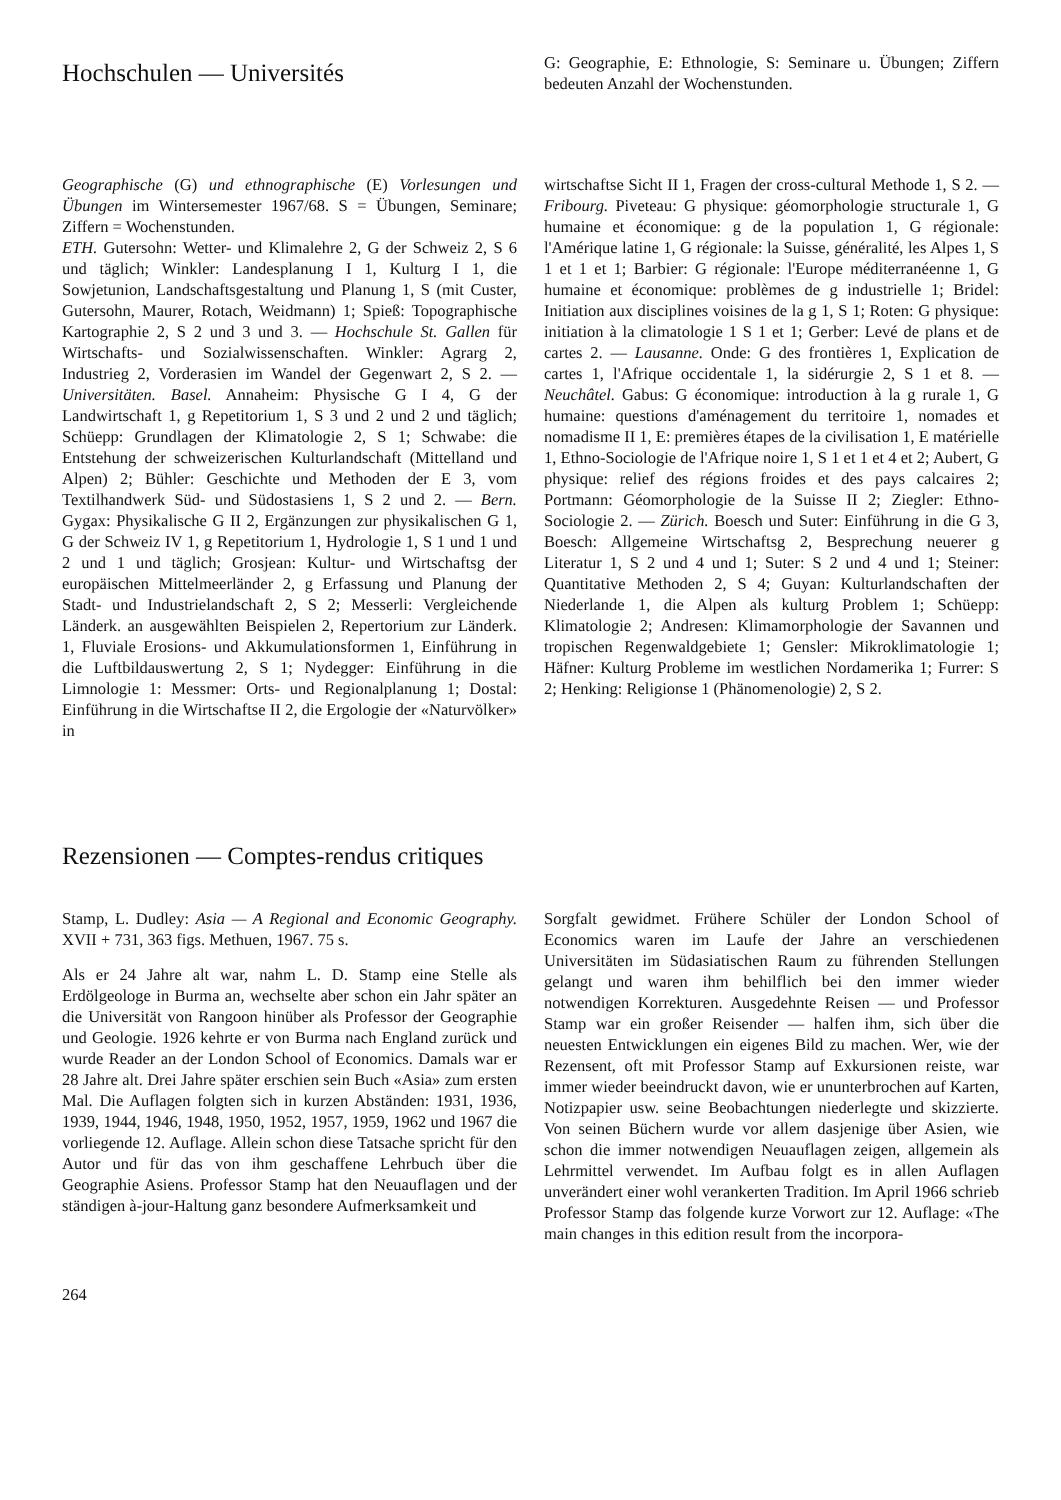Hochschulen — Universités
G: Geographie, E: Ethnologie, S: Seminare u. Übungen; Ziffern bedeuten Anzahl der Wochenstunden.
Geographische (G) und ethnographische (E) Vorlesungen und Übungen im Wintersemester 1967/68. S = Übungen, Seminare; Ziffern = Wochenstunden.
ETH. Gutersohn: Wetter- und Klimalehre 2, G der Schweiz 2, S 6 und täglich; Winkler: Landesplanung I 1, Kulturg I 1, die Sowjetunion, Landschaftsgestaltung und Planung 1, S (mit Custer, Gutersohn, Maurer, Rotach, Weidmann) 1; Spieß: Topographische Kartographie 2, S 2 und 3 und 3. — Hochschule St. Gallen für Wirtschafts- und Sozialwissenschaften. Winkler: Agrarg 2, Industrieg 2, Vorderasien im Wandel der Gegenwart 2, S 2. — Universitäten. Basel. Annaheim: Physische G I 4, G der Landwirtschaft 1, g Repetitorium 1, S 3 und 2 und 2 und täglich; Schüepp: Grundlagen der Klimatologie 2, S 1; Schwabe: die Entstehung der schweizerischen Kulturlandschaft (Mittelland und Alpen) 2; Bühler: Geschichte und Methoden der E 3, vom Textilhandwerk Süd- und Südostasiens 1, S 2 und 2. — Bern. Gygax: Physikalische G II 2, Ergänzungen zur physikalischen G 1, G der Schweiz IV 1, g Repetitorium 1, Hydrologie 1, S 1 und 1 und 2 und 1 und täglich; Grosjean: Kultur- und Wirtschaftsg der europäischen Mittelmeerländer 2, g Erfassung und Planung der Stadt- und Industrielandschaft 2, S 2; Messerli: Vergleichende Länderk. an ausgewählten Beispielen 2, Repertorium zur Länderk. 1, Fluviale Erosions- und Akkumulationsformen 1, Einführung in die Luftbildauswertung 2, S 1; Nydegger: Einführung in die Limnologie 1: Messmer: Orts- und Regionalplanung 1; Dostal: Einführung in die Wirtschaftse II 2, die Ergologie der «Naturvölker» in
wirtschaftse Sicht II 1, Fragen der cross-cultural Methode 1, S 2. — Fribourg. Piveteau: G physique: géomorphologie structurale 1, G humaine et économique: g de la population 1, G régionale: l'Amérique latine 1, G régionale: la Suisse, généralité, les Alpes 1, S 1 et 1 et 1; Barbier: G régionale: l'Europe méditerranéenne 1, G humaine et économique: problèmes de g industrielle 1; Bridel: Initiation aux disciplines voisines de la g 1, S 1; Roten: G physique: initiation à la climatologie 1 S 1 et 1; Gerber: Levé de plans et de cartes 2. — Lausanne. Onde: G des frontières 1, Explication de cartes 1, l'Afrique occidentale 1, la sidérurgie 2, S 1 et 8. — Neuchâtel. Gabus: G économique: introduction à la g rurale 1, G humaine: questions d'aménagement du territoire 1, nomades et nomadisme II 1, E: premières étapes de la civilisation 1, E matérielle 1, Ethno-Sociologie de l'Afrique noire 1, S 1 et 1 et 4 et 2; Aubert, G physique: relief des régions froides et des pays calcaires 2; Portmann: Géomorphologie de la Suisse II 2; Ziegler: Ethno-Sociologie 2. — Zürich. Boesch und Suter: Einführung in die G 3, Boesch: Allgemeine Wirtschaftsg 2, Besprechung neuerer g Literatur 1, S 2 und 4 und 1; Suter: S 2 und 4 und 1; Steiner: Quantitative Methoden 2, S 4; Guyan: Kulturlandschaften der Niederlande 1, die Alpen als kulturg Problem 1; Schüepp: Klimatologie 2; Andresen: Klimamorphologie der Savannen und tropischen Regenwaldgebiete 1; Gensler: Mikroklimatologie 1; Häfner: Kulturg Probleme im westlichen Nordamerika 1; Furrer: S 2; Henking: Religionse 1 (Phänomenologie) 2, S 2.
Rezensionen — Comptes-rendus critiques
Stamp, L. Dudley: Asia — A Regional and Economic Geography. XVII + 731, 363 figs. Methuen, 1967. 75 s.
Als er 24 Jahre alt war, nahm L. D. Stamp eine Stelle als Erdölgeologe in Burma an, wechselte aber schon ein Jahr später an die Universität von Rangoon hinüber als Professor der Geographie und Geologie. 1926 kehrte er von Burma nach England zurück und wurde Reader an der London School of Economics. Damals war er 28 Jahre alt. Drei Jahre später erschien sein Buch «Asia» zum ersten Mal. Die Auflagen folgten sich in kurzen Abständen: 1931, 1936, 1939, 1944, 1946, 1948, 1950, 1952, 1957, 1959, 1962 und 1967 die vorliegende 12. Auflage. Allein schon diese Tatsache spricht für den Autor und für das von ihm geschaffene Lehrbuch über die Geographie Asiens. Professor Stamp hat den Neuauflagen und der ständigen à-jour-Haltung ganz besondere Aufmerksamkeit und
Sorgfalt gewidmet. Frühere Schüler der London School of Economics waren im Laufe der Jahre an verschiedenen Universitäten im Südasiatischen Raum zu führenden Stellungen gelangt und waren ihm behilflich bei den immer wieder notwendigen Korrekturen. Ausgedehnte Reisen — und Professor Stamp war ein großer Reisender — halfen ihm, sich über die neuesten Entwicklungen ein eigenes Bild zu machen. Wer, wie der Rezensent, oft mit Professor Stamp auf Exkursionen reiste, war immer wieder beeindruckt davon, wie er ununterbrochen auf Karten, Notizpapier usw. seine Beobachtungen niederlegte und skizzierte. Von seinen Büchern wurde vor allem dasjenige über Asien, wie schon die immer notwendigen Neuauflagen zeigen, allgemein als Lehrmittel verwendet. Im Aufbau folgt es in allen Auflagen unverändert einer wohl verankerten Tradition. Im April 1966 schrieb Professor Stamp das folgende kurze Vorwort zur 12. Auflage: «The main changes in this edition result from the incorpora-
264